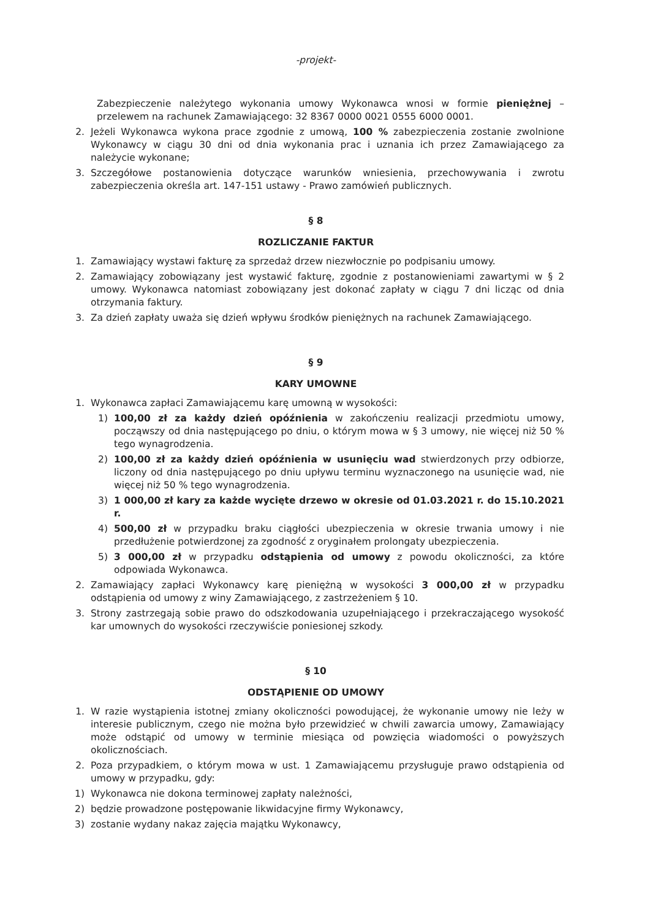-projekt-
Zabezpieczenie należytego wykonania umowy Wykonawca wnosi w formie pieniężnej – przelewem na rachunek Zamawiającego: 32 8367 0000 0021 0555 6000 0001.
2. Jeżeli Wykonawca wykona prace zgodnie z umową, 100 % zabezpieczenia zostanie zwolnione Wykonawcy w ciągu 30 dni od dnia wykonania prac i uznania ich przez Zamawiającego za należycie wykonane;
3. Szczegółowe postanowienia dotyczące warunków wniesienia, przechowywania i zwrotu zabezpieczenia określa art. 147-151 ustawy - Prawo zamówień publicznych.
§ 8
ROZLICZANIE FAKTUR
1. Zamawiający wystawi fakturę za sprzedaż drzew niezwłocznie po podpisaniu umowy.
2. Zamawiający zobowiązany jest wystawić fakturę, zgodnie z postanowieniami zawartymi w § 2 umowy. Wykonawca natomiast zobowiązany jest dokonać zapłaty w ciągu 7 dni licząc od dnia otrzymania faktury.
3. Za dzień zapłaty uważa się dzień wpływu środków pieniężnych na rachunek Zamawiającego.
§ 9
KARY UMOWNE
1. Wykonawca zapłaci Zamawiającemu karę umowną w wysokości:
1) 100,00 zł za każdy dzień opóźnienia w zakończeniu realizacji przedmiotu umowy, począwszy od dnia następującego po dniu, o którym mowa w § 3 umowy, nie więcej niż 50 % tego wynagrodzenia.
2) 100,00 zł za każdy dzień opóźnienia w usunięciu wad stwierdzonych przy odbiorze, liczony od dnia następującego po dniu upływu terminu wyznaczonego na usunięcie wad, nie więcej niż 50 % tego wynagrodzenia.
3) 1 000,00 zł kary za każde wycięte drzewo w okresie od 01.03.2021 r. do 15.10.2021 r.
4) 500,00 zł w przypadku braku ciągłości ubezpieczenia w okresie trwania umowy i nie przedłużenie potwierdzonej za zgodność z oryginałem prolongaty ubezpieczenia.
5) 3 000,00 zł w przypadku odstąpienia od umowy z powodu okoliczności, za które odpowiada Wykonawca.
2. Zamawiający zapłaci Wykonawcy karę pieniężną w wysokości 3 000,00 zł w przypadku odstąpienia od umowy z winy Zamawiającego, z zastrzeżeniem § 10.
3. Strony zastrzegają sobie prawo do odszkodowania uzupełniającego i przekraczającego wysokość kar umownych do wysokości rzeczywiście poniesionej szkody.
§ 10
ODSTĄPIENIE OD UMOWY
1. W razie wystąpienia istotnej zmiany okoliczności powodującej, że wykonanie umowy nie leży w interesie publicznym, czego nie można było przewidzieć w chwili zawarcia umowy, Zamawiający może odstąpić od umowy w terminie miesiąca od powzięcia wiadomości o powyższych okolicznościach.
2. Poza przypadkiem, o którym mowa w ust. 1 Zamawiającemu przysługuje prawo odstąpienia od umowy w przypadku, gdy:
1) Wykonawca nie dokona terminowej zapłaty należności,
2) będzie prowadzone postępowanie likwidacyjne firmy Wykonawcy,
3) zostanie wydany nakaz zajęcia majątku Wykonawcy,